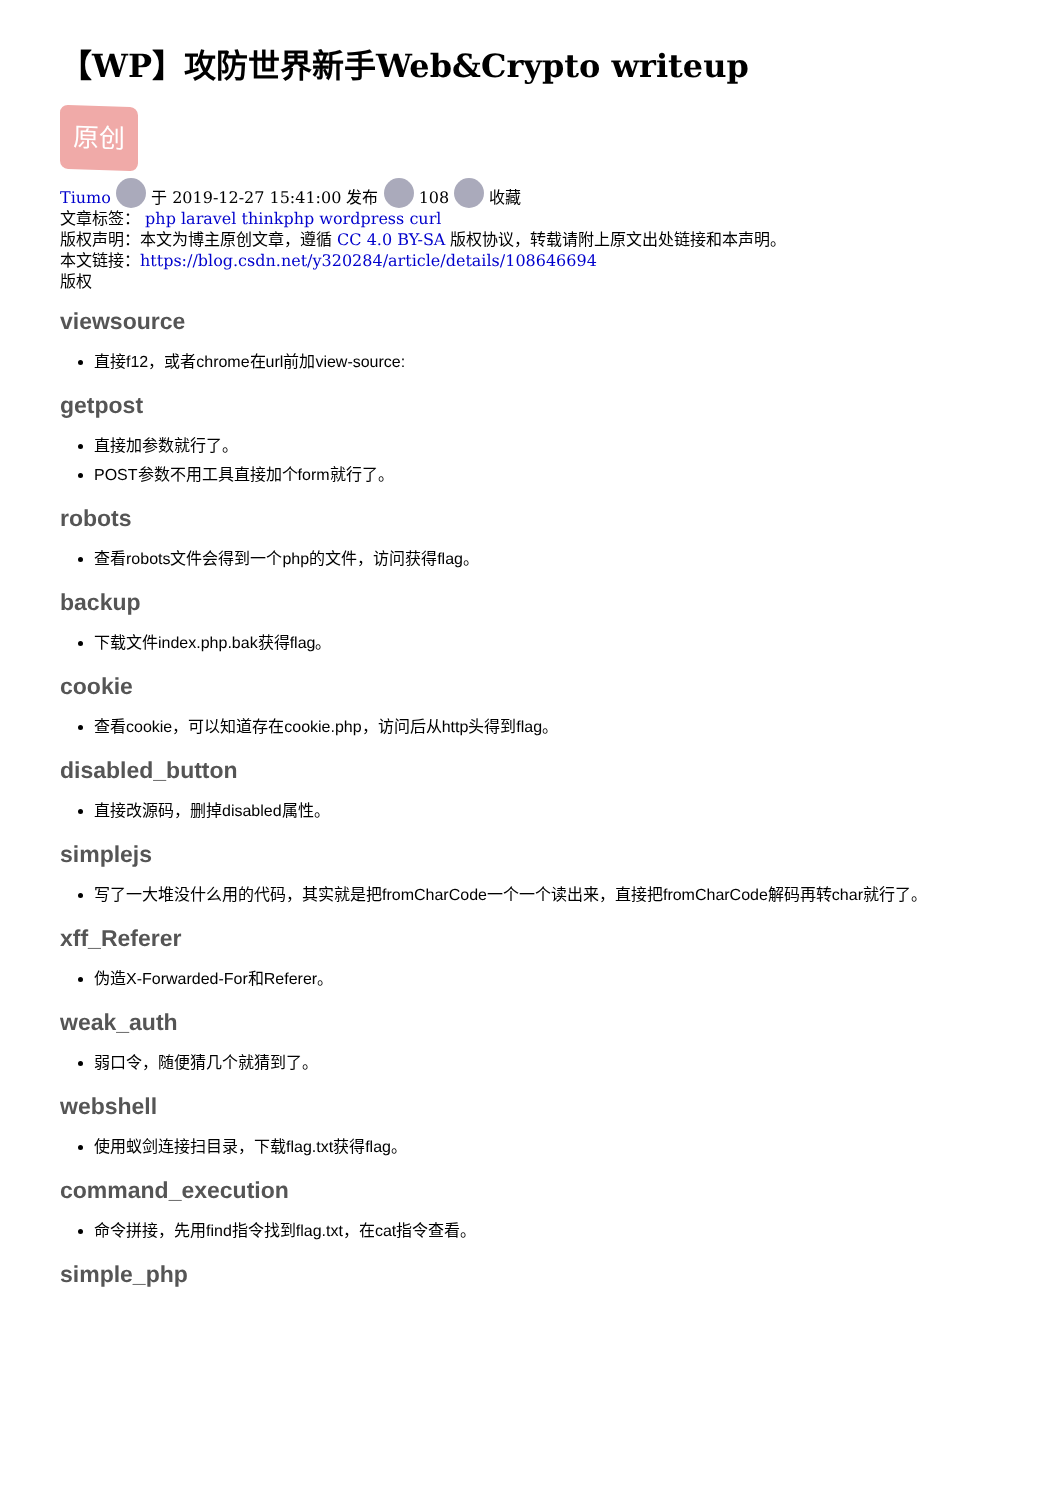【WP】攻防世界新手Web&Crypto writeup
原创
Tiumo 于 2019-12-27 15:41:00 发布 108 收藏
文章标签： php laravel thinkphp wordpress curl
版权声明：本文为博主原创文章，遵循 CC 4.0 BY-SA 版权协议，转载请附上原文出处链接和本声明。
本文链接：https://blog.csdn.net/y320284/article/details/108646694
版权
viewsource
直接f12，或者chrome在url前加view-source:
getpost
直接加参数就行了。
POST参数不用工具直接加个form就行了。
robots
查看robots文件会得到一个php的文件，访问获得flag。
backup
下载文件index.php.bak获得flag。
cookie
查看cookie，可以知道存在cookie.php，访问后从http头得到flag。
disabled_button
直接改源码，删掉disabled属性。
simplejs
写了一大堆没什么用的代码，其实就是把fromCharCode一个一个读出来，直接把fromCharCode解码再转char就行了。
xff_Referer
伪造X-Forwarded-For和Referer。
weak_auth
弱口令，随便猜几个就猜到了。
webshell
使用蚁剑连接扫目录，下载flag.txt获得flag。
command_execution
命令拼接，先用find指令找到flag.txt，在cat指令查看。
simple_php